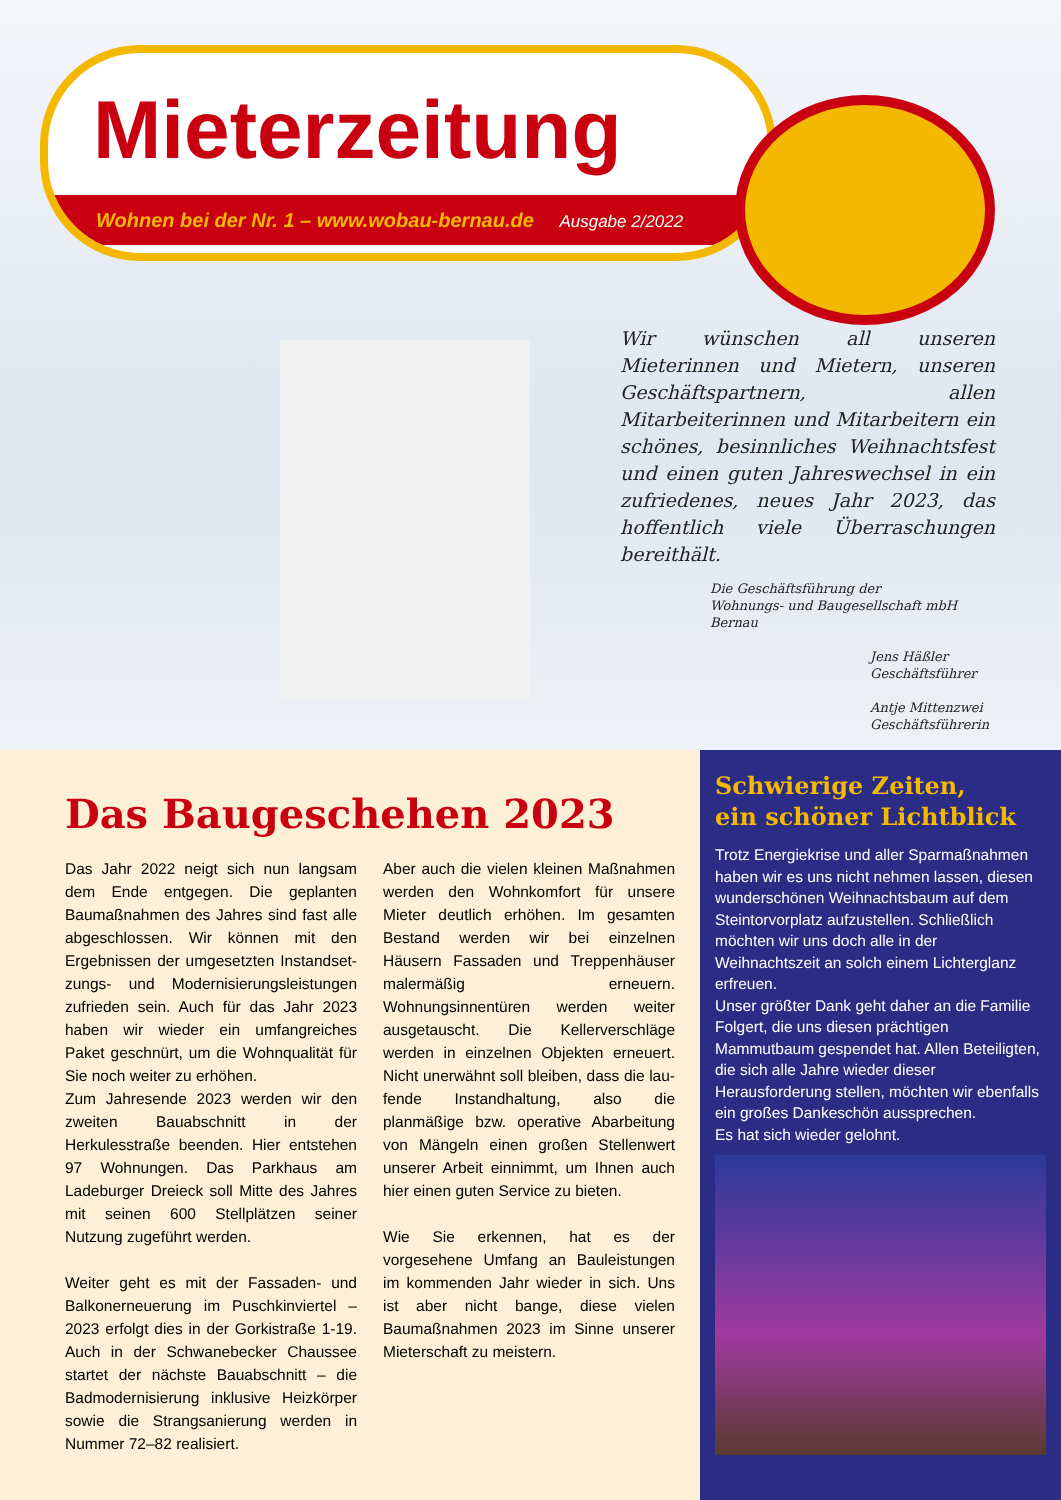Mieterzeitung
Wohnen bei der Nr. 1 – www.wobau-bernau.de Ausgabe 2/2022
Wir wünschen all unseren Mieterinnen und Mietern, unseren Geschäftspartnern, allen Mitarbeiterinnen und Mitarbeitern ein schönes, besinnliches Weihnachtsfest und einen guten Jahreswechsel in ein zufriedenes, neues Jahr 2023, das hoffentlich viele Überraschungen bereithält.
Die Geschäftsführung der
Wohnungs- und Baugesellschaft mbH Bernau
Jens Häßler
Geschäftsführer
Antje Mittenzwei
Geschäftsführerin
Das Baugeschehen 2023
Das Jahr 2022 neigt sich nun langsam dem Ende entgegen. Die geplanten Baumaßnahmen des Jahres sind fast alle abgeschlossen. Wir können mit den Ergebnissen der umgesetzten Instandset­zungs- und Modernisierungsleistungen zufrieden sein. Auch für das Jahr 2023 haben wir wieder ein umfangreiches Paket geschnürt, um die Wohnqualität für Sie noch weiter zu erhöhen.
Zum Jahresende 2023 werden wir den zweiten Bauabschnitt in der Herkulesstraße beenden. Hier entstehen 97 Wohnungen. Das Parkhaus am Ladeburger Dreieck soll Mitte des Jahres mit seinen 600 Stell­plätzen seiner Nutzung zugeführt werden.
Weiter geht es mit der Fassaden- und Balkonerneuerung im Puschkinviertel – 2023 erfolgt dies in der Gorkistraße 1-19. Auch in der Schwanebecker Chaussee startet der nächste Bauabschnitt – die Badmodernisierung inklusive Heizkörper sowie die Strangsanierung werden in Nummer 72–82 realisiert.
Aber auch die vielen kleinen Maßnah­men werden den Wohnkomfort für unsere Mieter deutlich erhöhen. Im gesamten Bestand werden wir bei einzelnen Häusern Fassaden und Treppenhäuser malermäßig erneuern. Wohnungsinnentüren werden weiter ausgetauscht. Die Kellerverschläge werden in einzelnen Objekten erneuert. Nicht unerwähnt soll bleiben, dass die lau­fende Instandhaltung, also die planmäßige bzw. operative Abarbeitung von Mängeln einen großen Stellenwert unserer Arbeit einnimmt, um Ihnen auch hier einen guten Service zu bieten.
Wie Sie erkennen, hat es der vorgesehene Umfang an Bauleistungen im kommenden Jahr wieder in sich. Uns ist aber nicht bange, diese vielen Baumaßnahmen 2023 im Sinne unserer Mieterschaft zu meistern.
Schwierige Zeiten,
ein schöner Lichtblick
Trotz Energiekrise und aller Sparmaß­nahmen haben wir es uns nicht nehmen lassen, diesen wunderschönen Weih­nachtsbaum auf dem Steintorvorplatz aufzustellen. Schließlich möchten wir uns doch alle in der Weihnachtszeit an solch einem Lichterglanz erfreuen.
Unser größter Dank geht daher an die Familie Folgert, die uns diesen präch­tigen Mammutbaum gespendet hat. Allen Beteiligten, die sich alle Jahre wieder dieser Herausforderung stellen, möchten wir ebenfalls ein großes Dankeschön aussprechen.
Es hat sich wieder gelohnt.